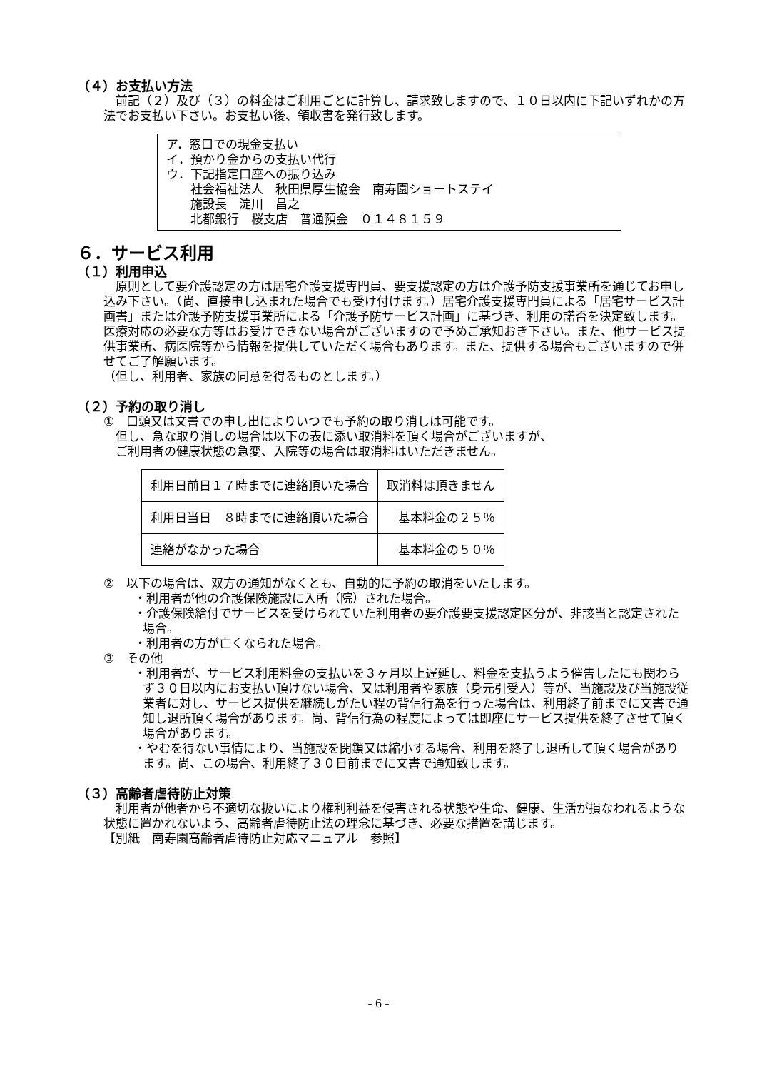（４）お支払い方法
　前記（２）及び（３）の料金はご利用ごとに計算し、請求致しますので、１０日以内に下記いずれかの方法でお支払い下さい。お支払い後、領収書を発行致します。
ア．窓口での現金支払い
イ．預かり金からの支払い代行
ウ．下記指定口座への振り込み
　　社会福祉法人　秋田県厚生協会　南寿園ショートステイ
　　施設長　淀川　昌之
　　北都銀行　桜支店　普通預金　０１４８１５９
６．サービス利用
（１）利用申込
　原則として要介護認定の方は居宅介護支援専門員、要支援認定の方は介護予防支援事業所を通じてお申し込み下さい。（尚、直接申し込まれた場合でも受け付けます。）居宅介護支援専門員による「居宅サービス計画書」または介護予防支援事業所による「介護予防サービス計画」に基づき、利用の諾否を決定致します。医療対応の必要な方等はお受けできない場合がございますので予めご承知おき下さい。また、他サービス提供事業所、病医院等から情報を提供していただく場合もあります。また、提供する場合もございますので併せてご了解願います。
（但し、利用者、家族の同意を得るものとします。）
（２）予約の取り消し
①　口頭又は文書での申し出によりいつでも予約の取り消しは可能です。
　但し、急な取り消しの場合は以下の表に添い取消料を頂く場合がございますが、
　ご利用者の健康状態の急変、入院等の場合は取消料はいただきません。
| 利用日前日１７時までに連絡頂いた場合 | 取消料は頂きません |
| 利用日当日 ８時までに連絡頂いた場合 | 基本料金の２５％ |
| 連絡がなかった場合 | 基本料金の５０％ |
②　以下の場合は、双方の通知がなくとも、自動的に予約の取消をいたします。
・利用者が他の介護保険施設に入所（院）された場合。
・介護保険給付でサービスを受けられていた利用者の要介護要支援認定区分が、非該当と認定された場合。
・利用者の方が亡くなられた場合。
③　その他
・利用者が、サービス利用料金の支払いを３ヶ月以上遅延し、料金を支払うよう催告したにも関わらず３０日以内にお支払い頂けない場合、又は利用者や家族（身元引受人）等が、当施設及び当施設従業者に対し、サービス提供を継続しがたい程の背信行為を行った場合は、利用終了前までに文書で通知し退所頂く場合があります。尚、背信行為の程度によっては即座にサービス提供を終了させて頂く場合があります。
・やむを得ない事情により、当施設を閉鎖又は縮小する場合、利用を終了し退所して頂く場合があります。尚、この場合、利用終了３０日前までに文書で通知致します。
（３）高齢者虐待防止対策
　利用者が他者から不適切な扱いにより権利利益を侵害される状態や生命、健康、生活が損なわれるような状態に置かれないよう、高齢者虐待防止法の理念に基づき、必要な措置を講じます。
【別紙　南寿園高齢者虐待防止対応マニュアル　参照】
- 6 -